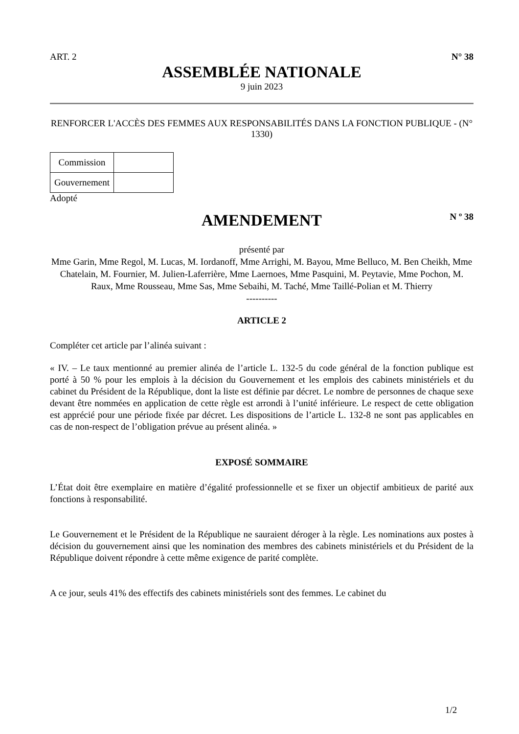ART. 2 N° 38
ASSEMBLÉE NATIONALE
9 juin 2023
RENFORCER L'ACCÈS DES FEMMES AUX RESPONSABILITÉS DANS LA FONCTION PUBLIQUE - (N° 1330)
| Commission | |
| Gouvernement | |
Adopté
AMENDEMENT
N º 38
présenté par
Mme Garin, Mme Regol, M. Lucas, M. Iordanoff, Mme Arrighi, M. Bayou, Mme Belluco, M. Ben Cheikh, Mme Chatelain, M. Fournier, M. Julien-Laferrière, Mme Laernoes, Mme Pasquini, M. Peytavie, Mme Pochon, M. Raux, Mme Rousseau, Mme Sas, Mme Sebaihi, M. Taché, Mme Taillé-Polian et M. Thierry
----------
ARTICLE 2
Compléter cet article par l’alinéa suivant :
« IV. – Le taux mentionné au premier alinéa de l’article L. 132-5 du code général de la fonction publique est porté à 50 % pour les emplois à la décision du Gouvernement et les emplois des cabinets ministériels et du cabinet du Président de la République, dont la liste est définie par décret. Le nombre de personnes de chaque sexe devant être nommées en application de cette règle est arrondi à l’unité inférieure. Le respect de cette obligation est apprécié pour une période fixée par décret. Les dispositions de l’article L. 132-8 ne sont pas applicables en cas de non-respect de l’obligation prévue au présent alinéa. »
EXPOSÉ SOMMAIRE
L’État doit être exemplaire en matière d’égalité professionnelle et se fixer un objectif ambitieux de parité aux fonctions à responsabilité.
Le Gouvernement et le Président de la République ne sauraient déroger à la règle. Les nominations aux postes à décision du gouvernement ainsi que les nomination des membres des cabinets ministériels et du Président de la République doivent répondre à cette même exigence de parité complète.
A ce jour, seuls 41% des effectifs des cabinets ministériels sont des femmes. Le cabinet du
1/2